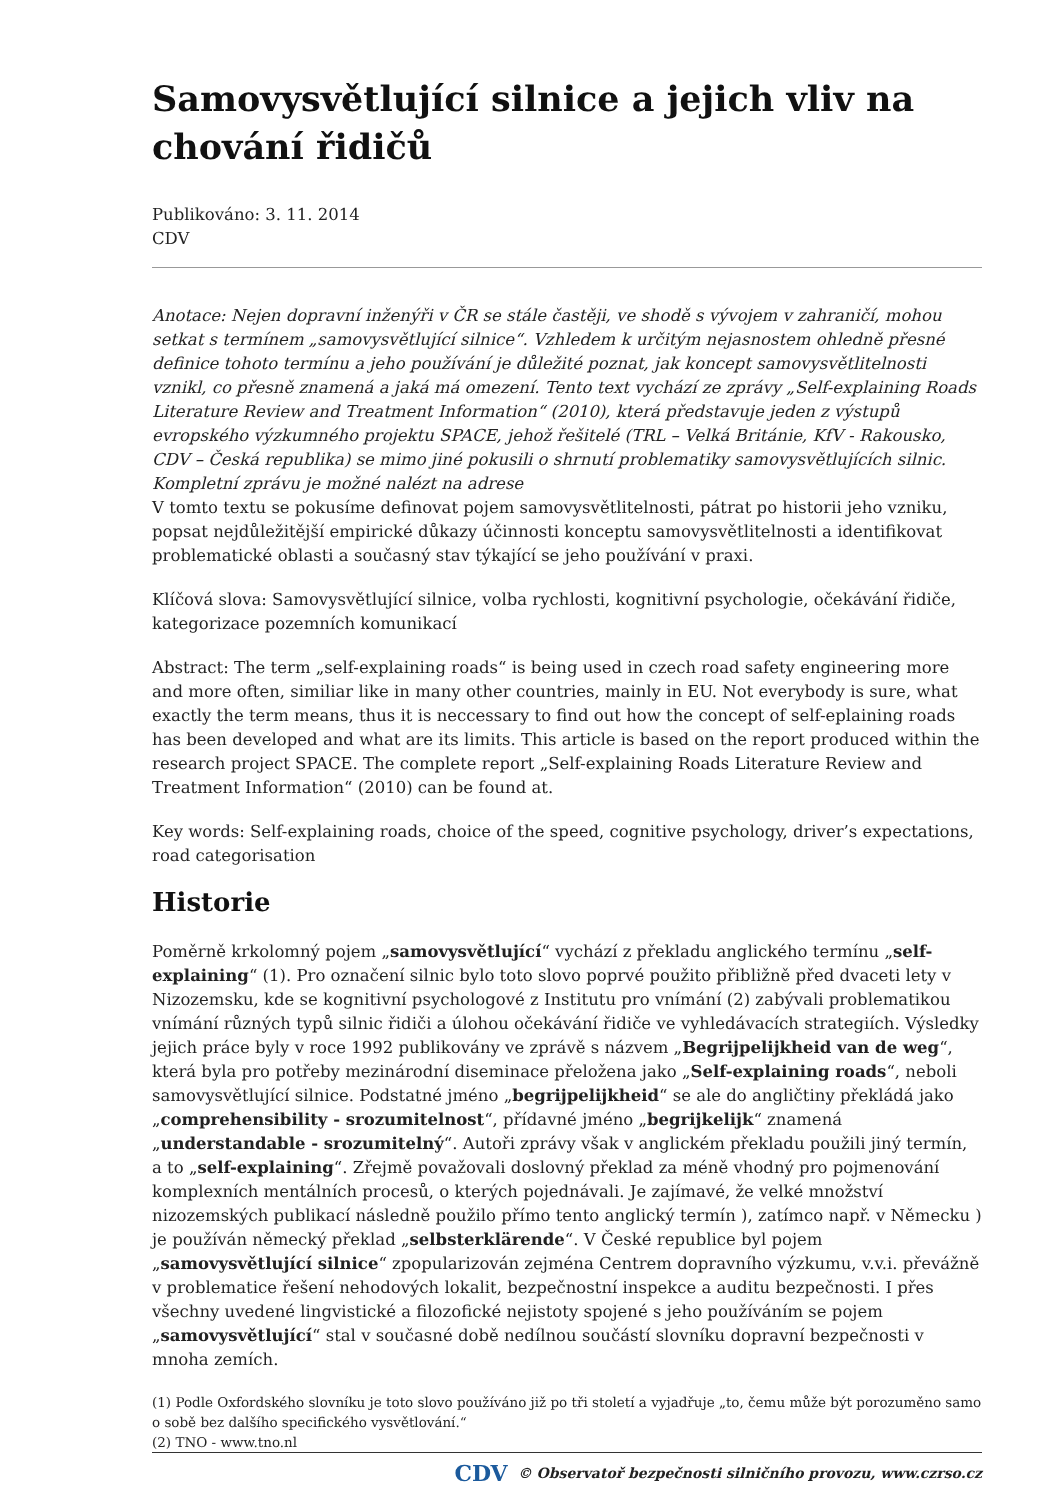Samovysvětlující silnice a jejich vliv na chování řidičů
Publikováno: 3. 11. 2014
CDV
Anotace: Nejen dopravní inženýři v ČR se stále častěji, ve shodě s vývojem v zahraničí, mohou setkat s termínem „samovysvětlující silnice“. Vzhledem k určitým nejasnostem ohledně přesné definice tohoto termínu a jeho používání je důležité poznat, jak koncept samovysvětlitelnosti vznikl, co přesně znamená a jaká má omezení. Tento text vychází ze zprávy „Self-explaining Roads Literature Review and Treatment Information“ (2010), která představuje jeden z výstupů evropského výzkumného projektu SPACE, jehož řešitelé (TRL – Velká Británie, KfV - Rakousko, CDV – Česká republika) se mimo jiné pokusili o shrnutí problematiky samovysvětlujících silnic. Kompletní zprávu je možné nalézt na adrese
V tomto textu se pokusíme definovat pojem samovysvětlitelnosti, pátrat po historii jeho vzniku, popsat nejdůležitější empirické důkazy účinnosti konceptu samovysvětlitelnosti a identifikovat problematické oblasti a současný stav týkající se jeho používání v praxi.
Klíčová slova: Samovysvětlující silnice, volba rychlosti, kognitivní psychologie, očekávání řidiče, kategorizace pozemních komunikací
Abstract: The term „self-explaining roads“ is being used in czech road safety engineering more and more often, similiar like in many other countries, mainly in EU. Not everybody is sure, what exactly the term means, thus it is neccessary to find out how the concept of self-eplaining roads has been developed and what are its limits. This article is based on the report produced within the research project SPACE. The complete report „Self-explaining Roads Literature Review and Treatment Information“ (2010) can be found at.
Key words: Self-explaining roads, choice of the speed, cognitive psychology, driver’s expectations, road categorisation
Historie
Poměrně krkolomný pojem „samovysvětlující“ vychází z překladu anglického termínu „self-explaining“ (1). Pro označení silnic bylo toto slovo poprvé použito přibližně před dvaceti lety v Nizozemsku, kde se kognitivní psychologové z Institutu pro vnímání (2) zabývali problematikou vnímání různých typů silnic řidiči a úlohou očekávání řidiče ve vyhledávacích strategiích. Výsledky jejich práce byly v roce 1992 publikovány ve zprávě s názvem „Begrijpelijkheid van de weg“, která byla pro potřeby mezinárodní diseminace přeložena jako „Self-explaining roads“, neboli samovysvětlující silnice. Podstatné jméno „begrijpelijkheid“ se ale do angličtiny překládá jako „comprehensibility - srozumitelnost“, přídavné jméno „begrijkelijk“ znamená „understandable - srozumitelný“. Autoři zprávy však v anglickém překladu použili jiný termín, a to „self-explaining“. Zřejmě považovali doslovný překlad za méně vhodný pro pojmenování komplexních mentálních procesů, o kterých pojednávali. Je zajímavé, že velké množství nizozemských publikací následně použilo přímo tento anglický termín ), zatímco např. v Německu ) je používán německý překlad „selbsterklärende“. V České republice byl pojem „samovysvětlující silnice“ zpopularizován zejména Centrem dopravního výzkumu, v.v.i. převážně v problematice řešení nehodových lokalit, bezpečnostní inspekce a auditu bezpečnosti. I přes všechny uvedené lingvistické a filozofické nejistoty spojené s jeho používáním se pojem „samovysvětlující“ stal v současné době nedílnou součástí slovníku dopravní bezpečnosti v mnoha zemích.
(1) Podle Oxfordského slovníku je toto slovo používáno již po tři století a vyjadřuje „to, čemu může být porozuměno samo o sobě bez dalšího specifického vysvětlování.“
(2) TNO - www.tno.nl
CDV © Observatoř bezpečnosti silničního provozu, www.czrso.cz